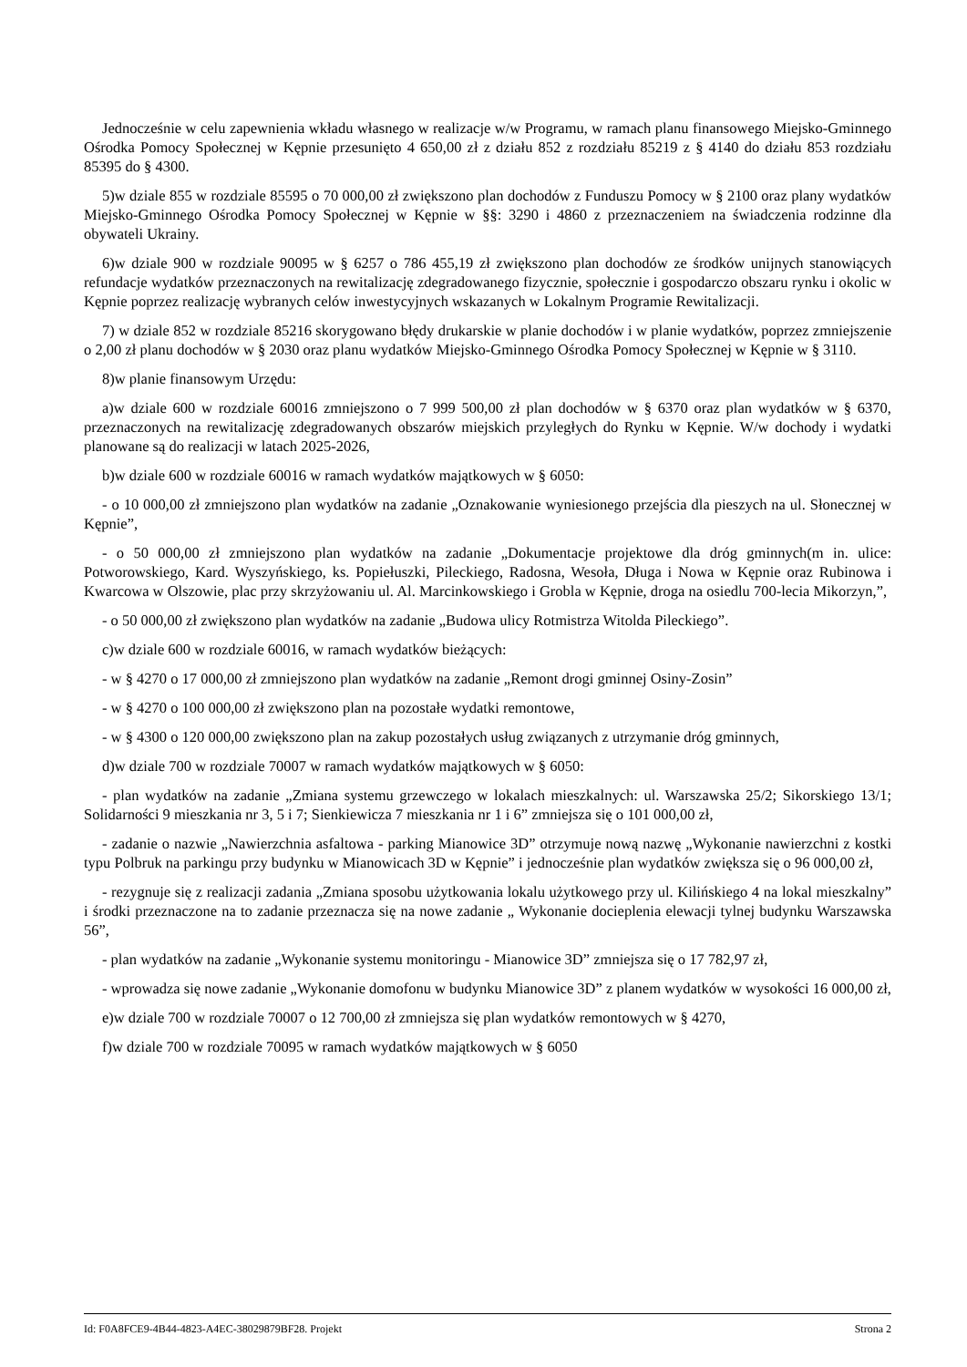Jednocześnie w celu zapewnienia wkładu własnego w realizacje w/w Programu, w ramach planu finansowego Miejsko-Gminnego Ośrodka Pomocy Społecznej w Kępnie przesunięto 4 650,00 zł z działu 852 z rozdziału 85219 z § 4140 do działu 853 rozdziału 85395 do § 4300.
5)w dziale 855 w rozdziale 85595 o 70 000,00 zł zwiększono plan dochodów z Funduszu Pomocy w § 2100 oraz plany wydatków Miejsko-Gminnego Ośrodka Pomocy Społecznej w Kępnie w §§: 3290 i 4860 z przeznaczeniem na świadczenia rodzinne dla obywateli Ukrainy.
6)w dziale 900 w rozdziale 90095 w § 6257 o 786 455,19 zł zwiększono plan dochodów ze środków unijnych stanowiących refundacje wydatków przeznaczonych na rewitalizację zdegradowanego fizycznie, społecznie i gospodarczo obszaru rynku i okolic w Kępnie poprzez realizację wybranych celów inwestycyjnych wskazanych w Lokalnym Programie Rewitalizacji.
7) w dziale 852 w rozdziale 85216 skorygowano błędy drukarskie w planie dochodów i w planie wydatków, poprzez zmniejszenie o 2,00 zł planu dochodów w § 2030 oraz planu wydatków Miejsko-Gminnego Ośrodka Pomocy Społecznej w Kępnie w § 3110.
8)w planie finansowym Urzędu:
a)w dziale 600 w rozdziale 60016 zmniejszono o 7 999 500,00 zł plan dochodów w § 6370 oraz plan wydatków w § 6370, przeznaczonych na rewitalizację zdegradowanych obszarów miejskich przyległych do Rynku w Kępnie. W/w dochody i wydatki planowane są do realizacji w latach 2025-2026,
b)w dziale 600 w rozdziale 60016 w ramach wydatków majątkowych w § 6050:
- o 10 000,00 zł zmniejszono plan wydatków na zadanie „Oznakowanie wyniesionego przejścia dla pieszych na ul. Słonecznej w Kępnie”,
- o 50 000,00 zł zmniejszono plan wydatków na zadanie „Dokumentacje projektowe dla dróg gminnych(m in. ulice: Potworowskiego, Kard. Wyszyńskiego, ks. Popiełuszki, Pileckiego, Radosna, Wesoła, Długa i Nowa w Kępnie oraz Rubinowa i Kwarcowa w Olszowie, plac przy skrzyżowaniu ul. Al. Marcinkowskiego i Grobla w Kępnie, droga na osiedlu 700-lecia Mikorzyn,”,
- o 50 000,00 zł zwiększono plan wydatków na zadanie „Budowa ulicy Rotmistrza Witolda Pileckiego”.
c)w dziale 600 w rozdziale 60016, w ramach wydatków bieżących:
- w § 4270 o 17 000,00 zł zmniejszono plan wydatków na zadanie „Remont drogi gminnej Osiny-Zosin”
- w § 4270 o 100 000,00 zł zwiększono plan na pozostałe wydatki remontowe,
- w § 4300 o 120 000,00 zwiększono plan na zakup pozostałych usług związanych z utrzymanie dróg gminnych,
d)w dziale 700 w rozdziale 70007 w ramach wydatków majątkowych w § 6050:
- plan wydatków na zadanie „Zmiana systemu grzewczego w lokalach mieszkalnych: ul. Warszawska 25/2; Sikorskiego 13/1; Solidarności 9 mieszkania nr 3, 5 i 7; Sienkiewicza 7 mieszkania nr 1 i 6” zmniejsza się o 101 000,00 zł,
- zadanie o nazwie „Nawierzchnia asfaltowa - parking Mianowice 3D” otrzymuje nową nazwę „Wykonanie nawierzchni z kostki typu Polbruk na parkingu przy budynku w Mianowicach 3D w Kępnie” i jednocześnie plan wydatków zwiększa się o 96 000,00 zł,
- rezygnuje się z realizacji zadania „Zmiana sposobu użytkowania lokalu użytkowego przy ul. Kilińskiego 4 na lokal mieszkalny” i środki przeznaczone na to zadanie przeznacza się na nowe zadanie „ Wykonanie docieplenia elewacji tylnej budynku Warszawska 56”,
- plan wydatków na zadanie „Wykonanie systemu monitoringu - Mianowice 3D” zmniejsza się o 17 782,97 zł,
- wprowadza się nowe zadanie „Wykonanie domofonu w budynku Mianowice 3D” z planem wydatków w wysokości 16 000,00 zł,
e)w dziale 700 w rozdziale 70007 o 12 700,00 zł zmniejsza się plan wydatków remontowych w § 4270,
f)w dziale 700 w rozdziale 70095 w ramach wydatków majątkowych w § 6050
Id: F0A8FCE9-4B44-4823-A4EC-38029879BF28. Projekt Strona 2